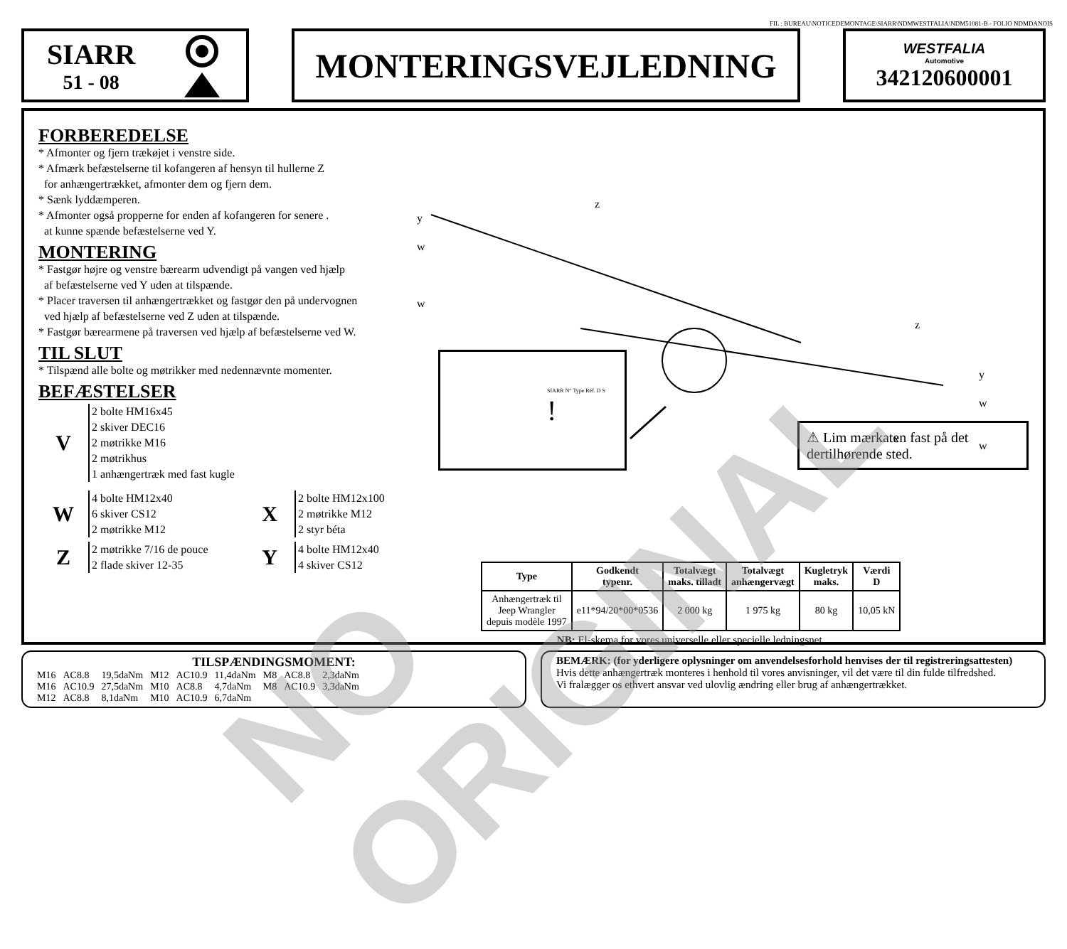FIL : BUREAU\NOTICEDEMONTAGE\SIARR\NDMWESTFALIA\NDM51081-B - FOLIO NDMDANOIS
SIARR
51 - 08
MONTERINGSVEJLEDNING
WESTFALIA
Automotive
342120600001
FORBEREDELSE
* Afmonter og fjern trækøjet i venstre side.
* Afmærk befæstelserne til kofangeren af hensyn til hullerne Z
for anhængertrækket, afmonter dem og fjern dem.
* Sænk lyddæmperen.
* Afmonter også propperne for enden af kofangeren for senere .
at kunne spænde befæstelserne ved Y.
MONTERING
* Fastgør højre og venstre bærearm udvendigt på vangen ved hjælp
af befæstelserne ved Y uden at tilspænde.
* Placer traversen til anhængertrækket og fastgør den på undervognen
ved hjælp af befæstelserne ved Z uden at tilspænde.
* Fastgør bærearmene på traversen ved hjælp af befæstelserne ved W.
TIL SLUT
* Tilspænd alle bolte og møtrikker med nedennævnte momenter.
BEFÆSTELSER
V
2 bolte HM16x45
2 skiver DEC16
2 møtrikke M16
2 møtrikhus
1 anhængertræk med fast kugle
W
4 bolte HM12x40
6 skiver CS12
2 møtrikke M12
Z
2 møtrikke 7/16 de pouce
2 flade skiver 12-35
X
2 bolte HM12x100
2 møtrikke M12
2 styr béta
Y
4 bolte HM12x40
4 skiver CS12
y
w
w
z
z
y
w
w
x
SIARR N° Type Réf. D S
!
⚠ Lim mærkaten fast på det dertilhørende sted.
| Type | Godkendt typenr. | Totalvægt maks. tilladt | Totalvægt anhængervægt | Kugletryk maks. | Værdi D |
| --- | --- | --- | --- | --- | --- |
| Anhængertræk til Jeep Wrangler depuis modèle 1997 | e11*94/20*00*0536 | 2 000 kg | 1 975 kg | 80 kg | 10,05 kN |
NB: El-skema for vores universelle eller specielle ledningsnet.
TILSPÆNDINGSMOMENT:
| M16 | AC8.8 | 19,5daNm | M12 | AC10.9 | 11,4daNm | M8 | AC8.8 | 2,3daNm |
| M16 | AC10.9 | 27,5daNm | M10 | AC8.8 | 4,7daNm | M8 | AC10.9 | 3,3daNm |
| M12 | AC8.8 | 8,1daNm | M10 | AC10.9 | 6,7daNm | | | |
BEMÆRK: (for yderligere oplysninger om anvendelsesforhold henvises der til registreringsattesten)
Hvis dette anhængertræk monteres i henhold til vores anvisninger, vil det være til din fulde tilfredshed.
Vi fralægger os ethvert ansvar ved ulovlig ændring eller brug af anhængertrækket.
NO ORIGINAL